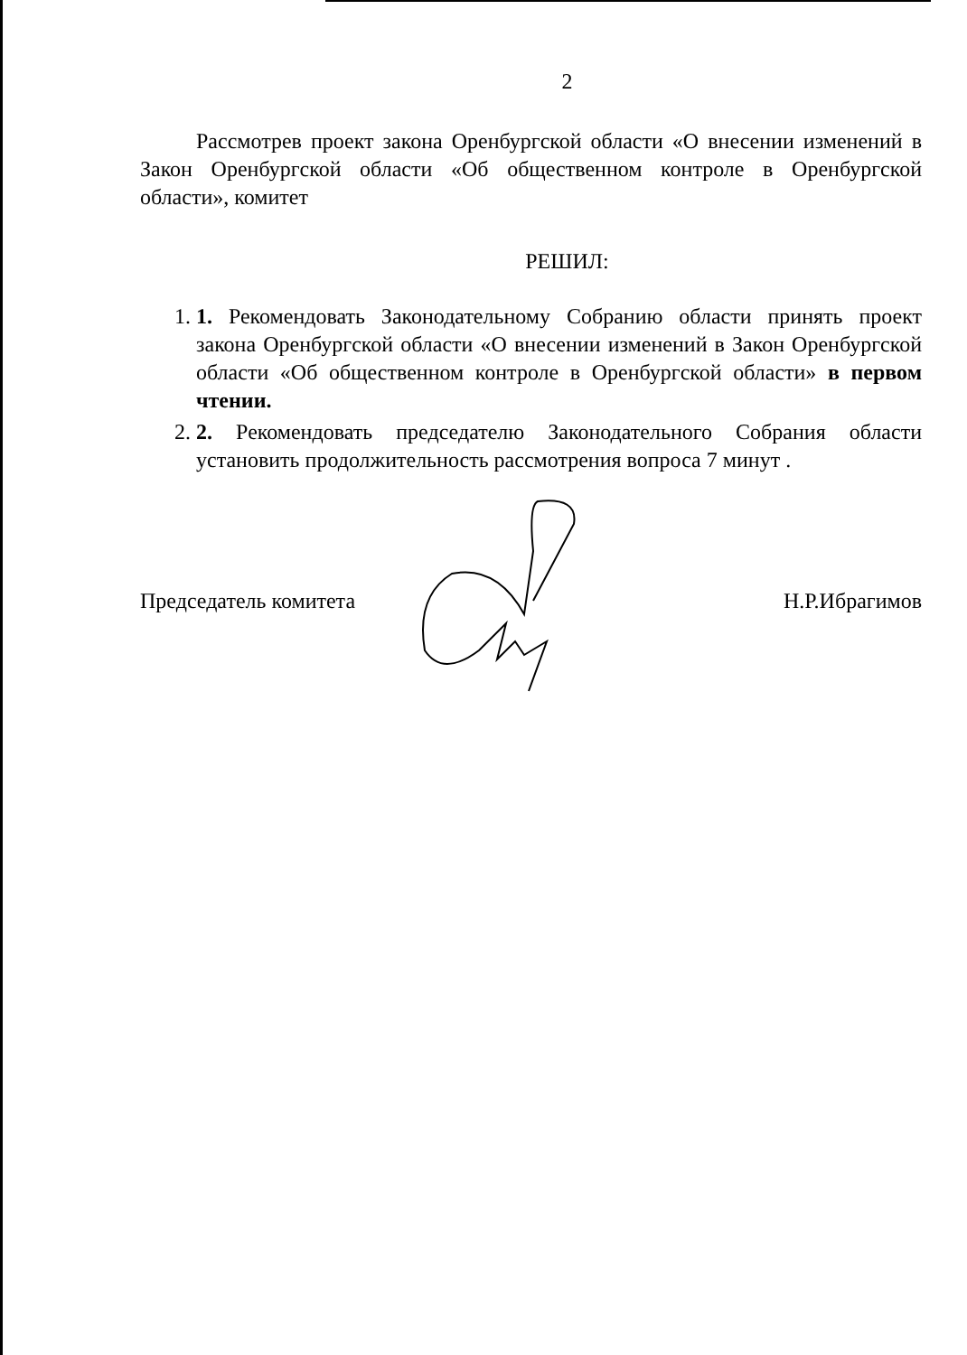2
Рассмотрев проект закона Оренбургской области «О внесении изменений в Закон Оренбургской области «Об общественном контроле в Оренбургской области», комитет
РЕШИЛ:
1. 1. Рекомендовать Законодательному Собранию области принять проект закона Оренбургской области «О внесении изменений в Закон Оренбургской области «Об общественном контроле в Оренбургской области» в первом чтении.
2. 2. Рекомендовать председателю Законодательного Собрания области установить продолжительность рассмотрения вопроса 7 минут .
Председатель комитета Н.Р.Ибрагимов